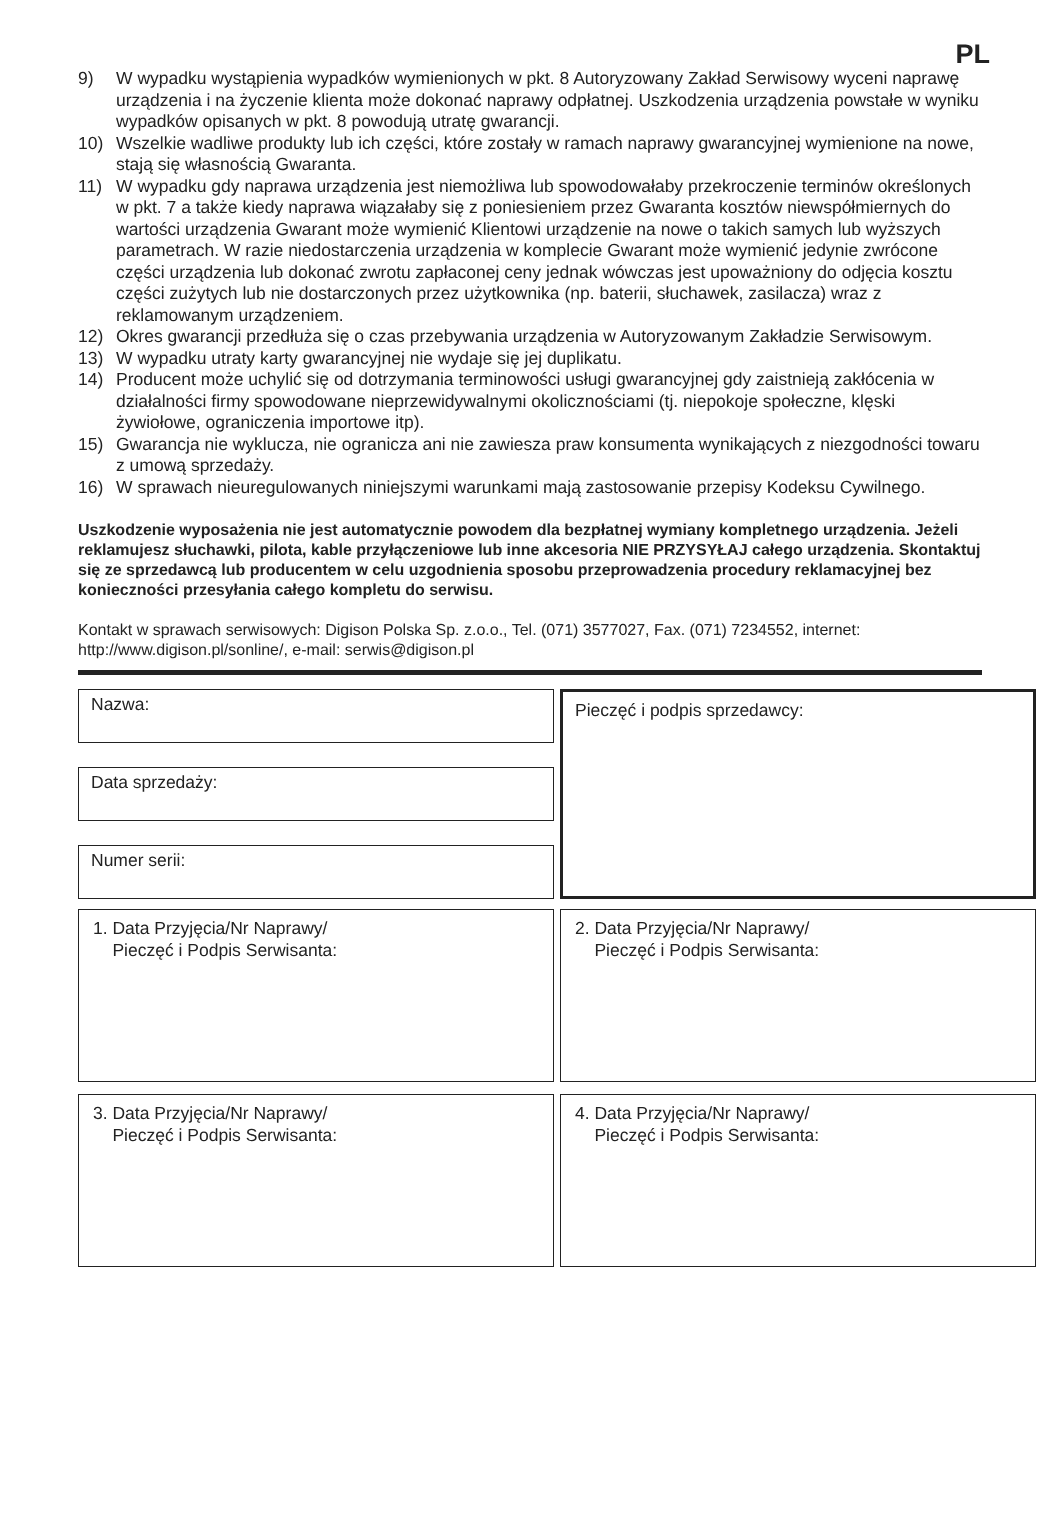PL
9) W wypadku wystąpienia wypadków wymienionych w pkt. 8 Autoryzowany Zakład Serwisowy wyceni naprawę urządzenia i na życzenie klienta może dokonać naprawy odpłatnej. Uszkodzenia urządzenia powstałe w wyniku wypadków opisanych w pkt. 8 powodują utratę gwarancji.
10) Wszelkie wadliwe produkty lub ich części, które zostały w ramach naprawy gwarancyjnej wymienione na nowe, stają się własnością Gwaranta.
11) W wypadku gdy naprawa urządzenia jest niemożliwa lub spowodowałaby przekroczenie terminów określonych w pkt. 7 a także kiedy naprawa wiązałaby się z poniesieniem przez Gwaranta kosztów niewspółmiernych do wartości urządzenia Gwarant może wymienić Klientowi urządzenie na nowe o takich samych lub wyższych parametrach. W razie niedostarczenia urządzenia w komplecie Gwarant może wymienić jedynie zwrócone części urządzenia lub dokonać zwrotu zapłaconej ceny jednak wówczas jest upoważniony do odjęcia kosztu części zużytych lub nie dostarczonych przez użytkownika (np. baterii, słuchawek, zasilacza) wraz z reklamowanym urządzeniem.
12) Okres gwarancji przedłuża się o czas przebywania urządzenia w Autoryzowanym Zakładzie Serwisowym.
13) W wypadku utraty karty gwarancyjnej nie wydaje się jej duplikatu.
14) Producent może uchylić się od dotrzymania terminowości usługi gwarancyjnej gdy zaistnieją zakłócenia w działalności firmy spowodowane nieprzewidywalnymi okolicznościami (tj. niepokoje społeczne, klęski żywiołowe, ograniczenia importowe itp).
15) Gwarancja nie wyklucza, nie ogranicza ani nie zawiesza praw konsumenta wynikających z niezgodności towaru z umową sprzedaży.
16) W sprawach nieuregulowanych niniejszymi warunkami mają zastosowanie przepisy Kodeksu Cywilnego.
Uszkodzenie wyposażenia nie jest automatycznie powodem dla bezpłatnej wymiany kompletnego urządzenia. Jeżeli reklamujesz słuchawki, pilota, kable przyłączeniowe lub inne akcesoria NIE PRZYSYŁAJ całego urządzenia. Skontaktuj się ze sprzedawcą lub producentem w celu uzgodnienia sposobu przeprowadzenia procedury reklamacyjnej bez konieczności przesyłania całego kompletu do serwisu.
Kontakt w sprawach serwisowych: Digison Polska Sp. z.o.o., Tel. (071) 3577027, Fax. (071) 7234552, internet: http://www.digison.pl/sonline/, e-mail: serwis@digison.pl
Nazwa:
Data sprzedaży:
Numer serii:
Pieczęć i podpis sprzedawcy:
1. Data Przyjęcia/Nr Naprawy/
Pieczęć i Podpis Serwisanta:
2. Data Przyjęcia/Nr Naprawy/
Pieczęć i Podpis Serwisanta:
3. Data Przyjęcia/Nr Naprawy/
Pieczęć i Podpis Serwisanta:
4. Data Przyjęcia/Nr Naprawy/
Pieczęć i Podpis Serwisanta: